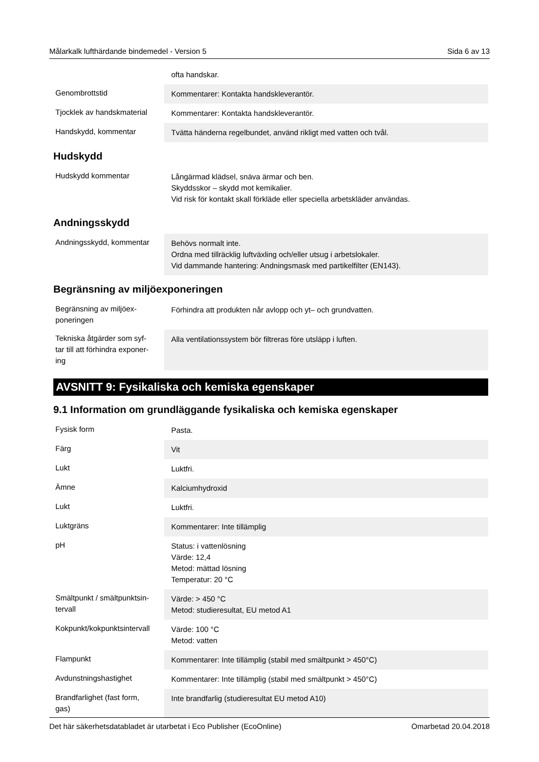Målarkalk lufthärdande bindemedel - Version 5 Sida 6 av 13
| | ofta handskar. |
| Genombrottstid | Kommentarer: Kontakta handskleverantör. |
| Tjocklek av handskmaterial | Kommentarer: Kontakta handskleverantör. |
| Handskydd, kommentar | Tvätta händerna regelbundet, använd rikligt med vatten och tvål. |
Hudskydd
| Hudskydd kommentar | Långärmad klädsel, snäva ärmar och ben. Skyddsskor – skydd mot kemikalier. Vid risk för kontakt skall förkläde eller speciella arbetskläder användas. |
Andningsskydd
| Andningsskydd, kommentar | Behövs normalt inte. Ordna med tillräcklig luftväxling och/eller utsug i arbetslokaler. Vid dammande hantering: Andningsmask med partikelfilter (EN143). |
Begränsning av miljöexponeringen
| Begränsning av miljöex- poneringen | Förhindra att produkten når avlopp och yt– och grundvatten. |
| Tekniska åtgärder som syf- tar till att förhindra exponer- ing | Alla ventilationssystem bör filtreras före utsläpp i luften. |
AVSNITT 9: Fysikaliska och kemiska egenskaper
9.1 Information om grundläggande fysikaliska och kemiska egenskaper
| Fysisk form | Pasta. |
| Färg | Vit |
| Lukt | Luktfri. |
| Ämne | Kalciumhydroxid |
| Lukt | Luktfri. |
| Luktgräns | Kommentarer: Inte tillämplig |
| pH | Status: i vattenlösning Värde: 12,4 Metod: mättad lösning Temperatur: 20 °C |
| Smältpunkt / smältpunktsin- tervall | Värde: > 450 °C Metod: studieresultat, EU metod A1 |
| Kokpunkt/kokpunktsintervall | Värde: 100 °C Metod: vatten |
| Flampunkt | Kommentarer: Inte tillämplig (stabil med smältpunkt > 450°C) |
| Avdunstningshastighet | Kommentarer: Inte tillämplig (stabil med smältpunkt > 450°C) |
| Brandfarlighet (fast form, gas) | Inte brandfarlig (studieresultat EU metod A10) |
Det här säkerhetsdatabladet är utarbetat i Eco Publisher (EcoOnline) Omarbetad 20.04.2018